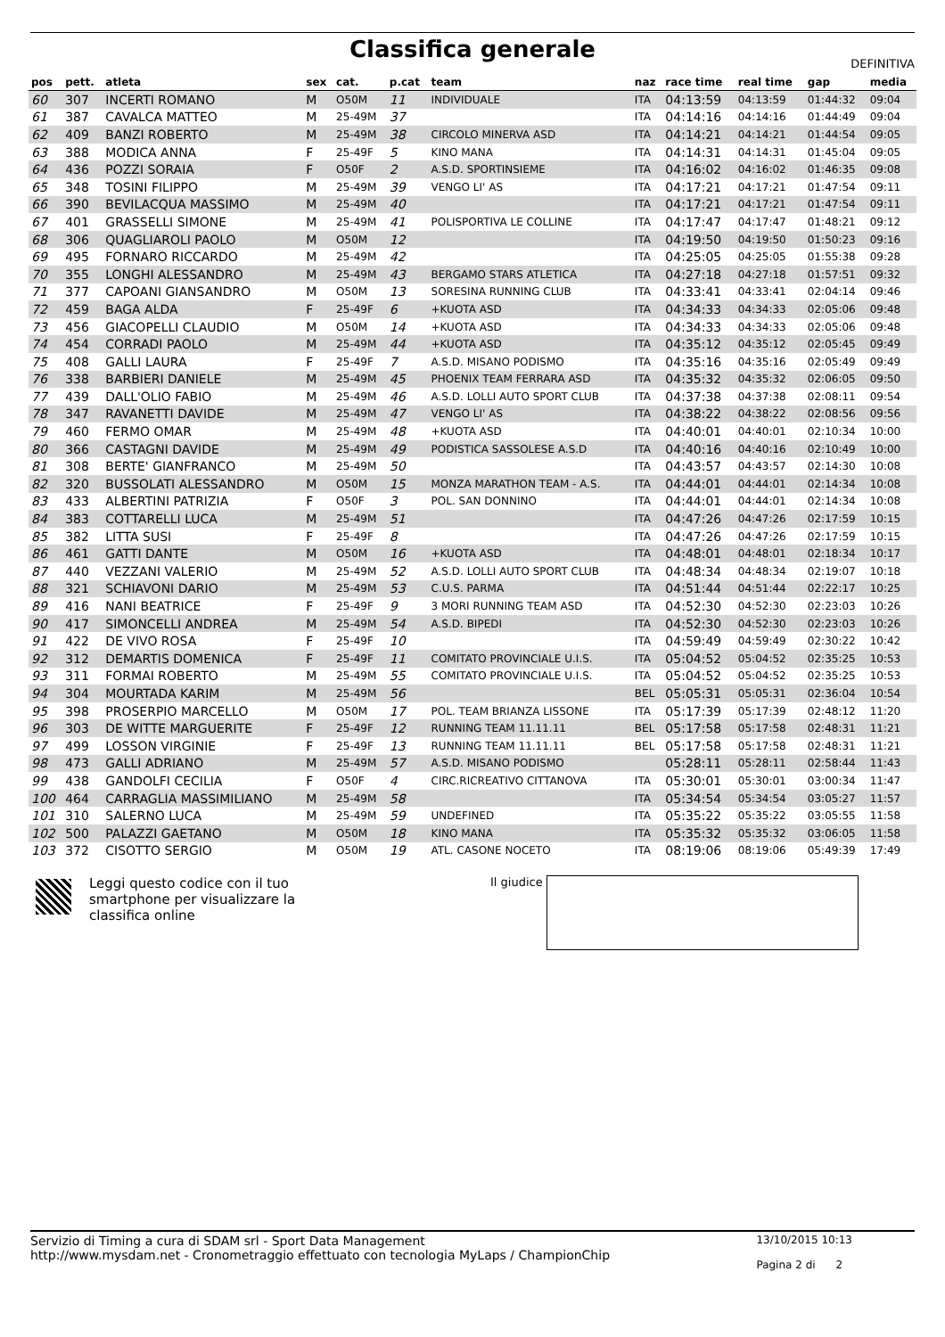Classifica generale
DEFINITIVA
| pos | pett. | atleta | sex | cat. | p.cat | team | naz | race time | real time | gap | media |
| --- | --- | --- | --- | --- | --- | --- | --- | --- | --- | --- | --- |
| 60 | 307 | INCERTI ROMANO | M | O50M | 11 | INDIVIDUALE | ITA | 04:13:59 | 04:13:59 | 01:44:32 | 09:04 |
| 61 | 387 | CAVALCA MATTEO | M | 25-49M | 37 | | ITA | 04:14:16 | 04:14:16 | 01:44:49 | 09:04 |
| 62 | 409 | BANZI ROBERTO | M | 25-49M | 38 | CIRCOLO MINERVA ASD | ITA | 04:14:21 | 04:14:21 | 01:44:54 | 09:05 |
| 63 | 388 | MODICA ANNA | F | 25-49F | 5 | KINO MANA | ITA | 04:14:31 | 04:14:31 | 01:45:04 | 09:05 |
| 64 | 436 | POZZI SORAIA | F | O50F | 2 | A.S.D. SPORTINSIEME | ITA | 04:16:02 | 04:16:02 | 01:46:35 | 09:08 |
| 65 | 348 | TOSINI FILIPPO | M | 25-49M | 39 | VENGO LI' AS | ITA | 04:17:21 | 04:17:21 | 01:47:54 | 09:11 |
| 66 | 390 | BEVILACQUA MASSIMO | M | 25-49M | 40 | | ITA | 04:17:21 | 04:17:21 | 01:47:54 | 09:11 |
| 67 | 401 | GRASSELLI SIMONE | M | 25-49M | 41 | POLISPORTIVA LE COLLINE | ITA | 04:17:47 | 04:17:47 | 01:48:21 | 09:12 |
| 68 | 306 | QUAGLIAROLI PAOLO | M | O50M | 12 | | ITA | 04:19:50 | 04:19:50 | 01:50:23 | 09:16 |
| 69 | 495 | FORNARO RICCARDO | M | 25-49M | 42 | | ITA | 04:25:05 | 04:25:05 | 01:55:38 | 09:28 |
| 70 | 355 | LONGHI ALESSANDRO | M | 25-49M | 43 | BERGAMO STARS ATLETICA | ITA | 04:27:18 | 04:27:18 | 01:57:51 | 09:32 |
| 71 | 377 | CAPOANI GIANSANDRO | M | O50M | 13 | SORESINA RUNNING CLUB | ITA | 04:33:41 | 04:33:41 | 02:04:14 | 09:46 |
| 72 | 459 | BAGA ALDA | F | 25-49F | 6 | +KUOTA ASD | ITA | 04:34:33 | 04:34:33 | 02:05:06 | 09:48 |
| 73 | 456 | GIACOPELLI CLAUDIO | M | O50M | 14 | +KUOTA ASD | ITA | 04:34:33 | 04:34:33 | 02:05:06 | 09:48 |
| 74 | 454 | CORRADI PAOLO | M | 25-49M | 44 | +KUOTA ASD | ITA | 04:35:12 | 04:35:12 | 02:05:45 | 09:49 |
| 75 | 408 | GALLI LAURA | F | 25-49F | 7 | A.S.D. MISANO PODISMO | ITA | 04:35:16 | 04:35:16 | 02:05:49 | 09:49 |
| 76 | 338 | BARBIERI DANIELE | M | 25-49M | 45 | PHOENIX TEAM FERRARA ASD | ITA | 04:35:32 | 04:35:32 | 02:06:05 | 09:50 |
| 77 | 439 | DALL'OLIO FABIO | M | 25-49M | 46 | A.S.D. LOLLI AUTO SPORT CLUB | ITA | 04:37:38 | 04:37:38 | 02:08:11 | 09:54 |
| 78 | 347 | RAVANETTI DAVIDE | M | 25-49M | 47 | VENGO LI' AS | ITA | 04:38:22 | 04:38:22 | 02:08:56 | 09:56 |
| 79 | 460 | FERMO OMAR | M | 25-49M | 48 | +KUOTA ASD | ITA | 04:40:01 | 04:40:01 | 02:10:34 | 10:00 |
| 80 | 366 | CASTAGNI DAVIDE | M | 25-49M | 49 | PODISTICA SASSOLESE A.S.D | ITA | 04:40:16 | 04:40:16 | 02:10:49 | 10:00 |
| 81 | 308 | BERTE' GIANFRANCO | M | 25-49M | 50 | | ITA | 04:43:57 | 04:43:57 | 02:14:30 | 10:08 |
| 82 | 320 | BUSSOLATI ALESSANDRO | M | O50M | 15 | MONZA MARATHON TEAM - A.S. | ITA | 04:44:01 | 04:44:01 | 02:14:34 | 10:08 |
| 83 | 433 | ALBERTINI PATRIZIA | F | O50F | 3 | POL. SAN DONNINO | ITA | 04:44:01 | 04:44:01 | 02:14:34 | 10:08 |
| 84 | 383 | COTTARELLI LUCA | M | 25-49M | 51 | | ITA | 04:47:26 | 04:47:26 | 02:17:59 | 10:15 |
| 85 | 382 | LITTA SUSI | F | 25-49F | 8 | | ITA | 04:47:26 | 04:47:26 | 02:17:59 | 10:15 |
| 86 | 461 | GATTI DANTE | M | O50M | 16 | +KUOTA ASD | ITA | 04:48:01 | 04:48:01 | 02:18:34 | 10:17 |
| 87 | 440 | VEZZANI VALERIO | M | 25-49M | 52 | A.S.D. LOLLI AUTO SPORT CLUB | ITA | 04:48:34 | 04:48:34 | 02:19:07 | 10:18 |
| 88 | 321 | SCHIAVONI DARIO | M | 25-49M | 53 | C.U.S. PARMA | ITA | 04:51:44 | 04:51:44 | 02:22:17 | 10:25 |
| 89 | 416 | NANI BEATRICE | F | 25-49F | 9 | 3 MORI RUNNING TEAM ASD | ITA | 04:52:30 | 04:52:30 | 02:23:03 | 10:26 |
| 90 | 417 | SIMONCELLI ANDREA | M | 25-49M | 54 | A.S.D. BIPEDI | ITA | 04:52:30 | 04:52:30 | 02:23:03 | 10:26 |
| 91 | 422 | DE VIVO ROSA | F | 25-49F | 10 | | ITA | 04:59:49 | 04:59:49 | 02:30:22 | 10:42 |
| 92 | 312 | DEMARTIS DOMENICA | F | 25-49F | 11 | COMITATO PROVINCIALE U.I.S. | ITA | 05:04:52 | 05:04:52 | 02:35:25 | 10:53 |
| 93 | 311 | FORMAI ROBERTO | M | 25-49M | 55 | COMITATO PROVINCIALE U.I.S. | ITA | 05:04:52 | 05:04:52 | 02:35:25 | 10:53 |
| 94 | 304 | MOURTADA KARIM | M | 25-49M | 56 | | BEL | 05:05:31 | 05:05:31 | 02:36:04 | 10:54 |
| 95 | 398 | PROSERPIO MARCELLO | M | O50M | 17 | POL. TEAM BRIANZA LISSONE | ITA | 05:17:39 | 05:17:39 | 02:48:12 | 11:20 |
| 96 | 303 | DE WITTE MARGUERITE | F | 25-49F | 12 | RUNNING TEAM 11.11.11 | BEL | 05:17:58 | 05:17:58 | 02:48:31 | 11:21 |
| 97 | 499 | LOSSON VIRGINIE | F | 25-49F | 13 | RUNNING TEAM 11.11.11 | BEL | 05:17:58 | 05:17:58 | 02:48:31 | 11:21 |
| 98 | 473 | GALLI ADRIANO | M | 25-49M | 57 | A.S.D. MISANO PODISMO | | 05:28:11 | 05:28:11 | 02:58:44 | 11:43 |
| 99 | 438 | GANDOLFI CECILIA | F | O50F | 4 | CIRC.RICREATIVO CITTANOVA | ITA | 05:30:01 | 05:30:01 | 03:00:34 | 11:47 |
| 100 | 464 | CARRAGLIA MASSIMILIANO | M | 25-49M | 58 | | ITA | 05:34:54 | 05:34:54 | 03:05:27 | 11:57 |
| 101 | 310 | SALERNO LUCA | M | 25-49M | 59 | UNDEFINED | ITA | 05:35:22 | 05:35:22 | 03:05:55 | 11:58 |
| 102 | 500 | PALAZZI GAETANO | M | O50M | 18 | KINO MANA | ITA | 05:35:32 | 05:35:32 | 03:06:05 | 11:58 |
| 103 | 372 | CISOTTO SERGIO | M | O50M | 19 | ATL. CASONE NOCETO | ITA | 08:19:06 | 08:19:06 | 05:49:39 | 17:49 |
Leggi questo codice con il tuo smartphone per visualizzare la classifica online
Il giudice
Servizio di Timing a cura di SDAM srl - Sport Data Management
http://www.mysdam.net - Cronometraggio effettuato con tecnologia MyLaps / ChampionChip
13/10/2015 10:13
Pagina 2 di 2